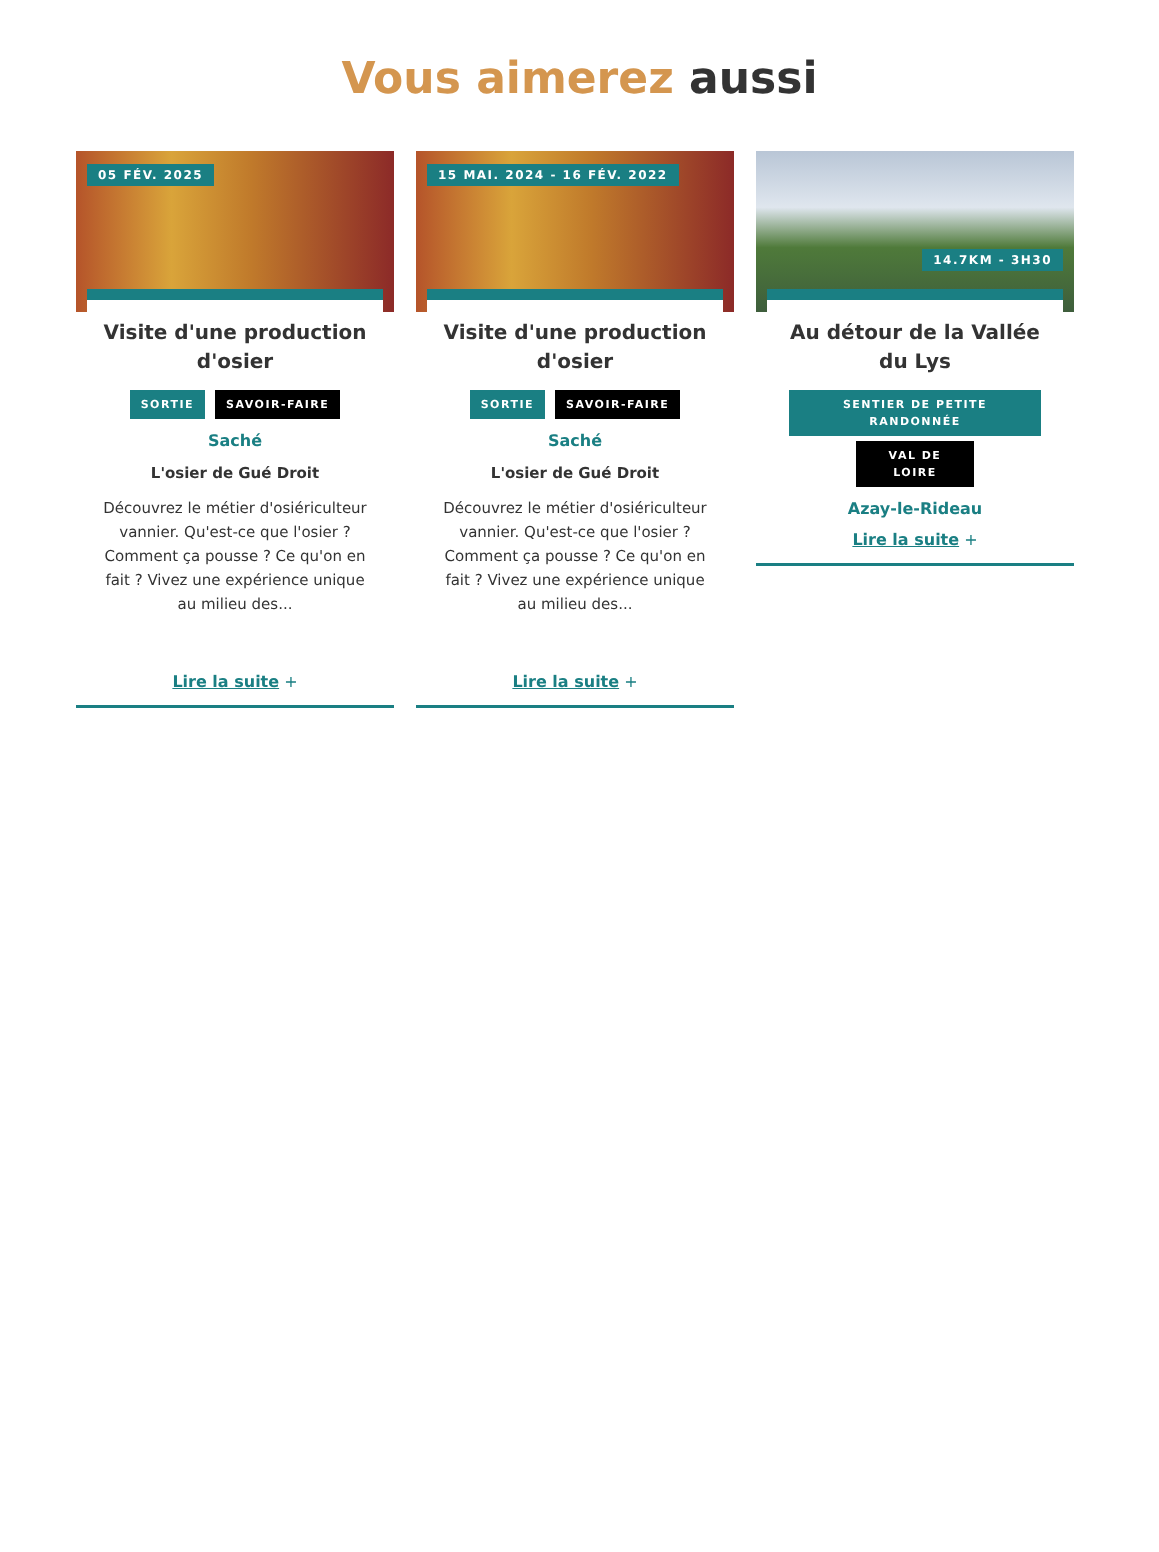Vous aimerez aussi
05 FÉV. 2025
Visite d'une production d'osier
SORTIE SAVOIR-FAIRE
Saché
L'osier de Gué Droit
Découvrez le métier d'osiériculteur vannier. Qu'est-ce que l'osier ? Comment ça pousse ? Ce qu'on en fait ? Vivez une expérience unique au milieu des...
Lire la suite +
15 MAI. 2024 - 16 FÉV. 2022
Visite d'une production d'osier
SORTIE SAVOIR-FAIRE
Saché
L'osier de Gué Droit
Découvrez le métier d'osiériculteur vannier. Qu'est-ce que l'osier ? Comment ça pousse ? Ce qu'on en fait ? Vivez une expérience unique au milieu des...
Lire la suite +
14.7KM - 3H30
Au détour de la Vallée du Lys
SENTIER DE PETITE RANDONNÉE
VAL DE LOIRE
Azay-le-Rideau
Lire la suite +